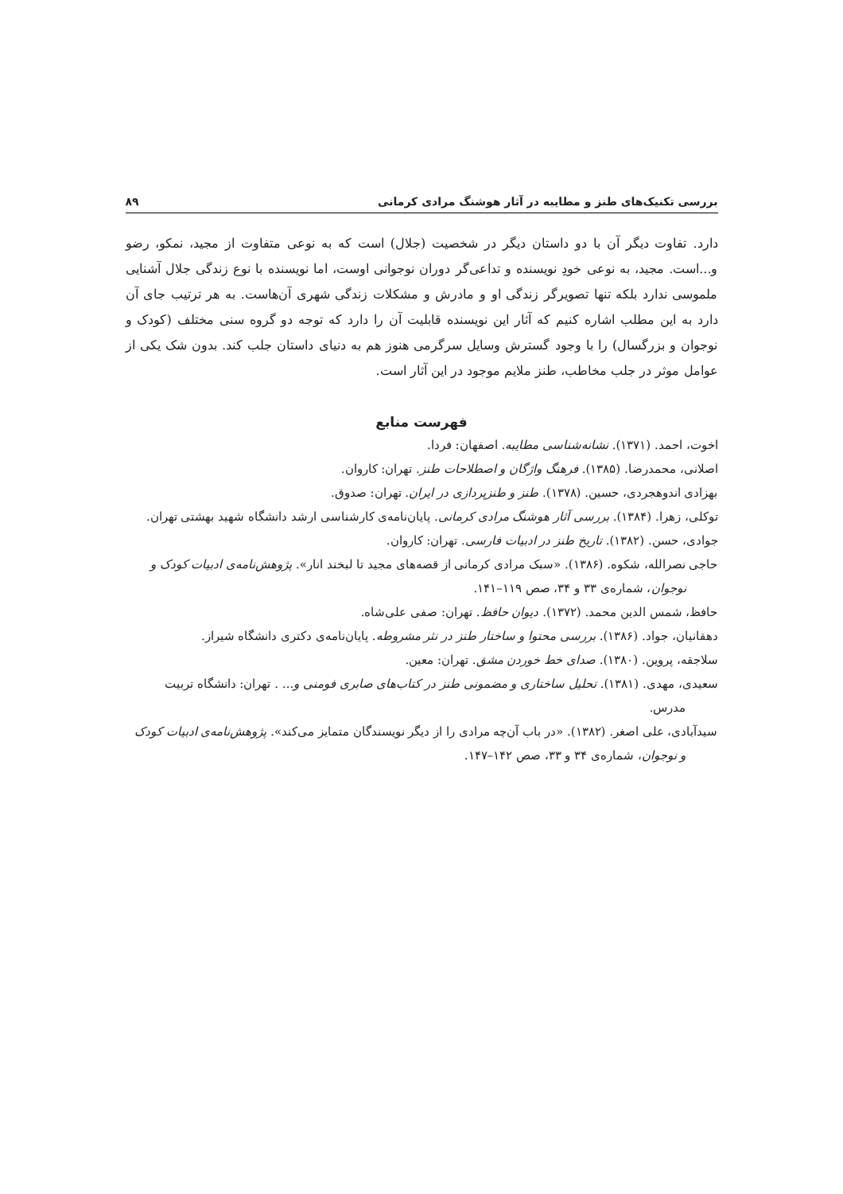بررسی تکنیک‌های طنز و مطایبه در آثار هوشنگ مرادی کرمانی ۸۹
دارد. تفاوت دیگر آن با دو داستان دیگر در شخصیت (جلال) است که به نوعی متفاوت از مجید، نمکو، رضو و...است. مجید، به نوعی خودِ نویسنده و تداعی‌گر دوران نوجوانی اوست، اما نویسنده با نوع زندگی جلال آشنایی ملموسی ندارد بلکه تنها تصویرگر زندگی او و مادرش و مشکلات زندگی شهری آن‌هاست. به هر ترتیب جای آن دارد به این مطلب اشاره کنیم که آثار این نویسنده قابلیت آن را دارد که توجه دو گروه سنی مختلف (کودک و نوجوان و بزرگسال) را با وجود گسترش وسایل سرگرمی هنوز هم به دنیای داستان جلب کند. بدون شک یکی از عوامل موثر در جلب مخاطب، طنز ملایم موجود در این آثار است.
فهرست منابع
اخوت، احمد. (۱۳۷۱). نشانه‌شناسی مطایبه. اصفهان: فردا.
اصلانی، محمدرضا. (۱۳۸۵). فرهنگ واژگان و اصطلاحات طنز. تهران: کاروان.
بهزادی اندوهجردی، حسین. (۱۳۷۸). طنز و طنزپردازی در ایران. تهران: صدوق.
توکلی، زهرا. (۱۳۸۴). بررسی آثار هوشنگ مرادی کرمانی. پایان‌نامه‌ی کارشناسی ارشد دانشگاه شهید بهشتی تهران.
جوادی، حسن. (۱۳۸۲). تاریخ طنز در ادبیات فارسی. تهران: کاروان.
حاجی نصرالله، شکوه. (۱۳۸۶). «سبک مرادی کرمانی از قصه‌های مجید تا لبخند انار». پژوهش‌نامه‌ی ادبیات کودک و نوجوان، شماره‌ی ۳۳ و ۳۴، صص ۱۱۹–۱۴۱.
حافظ، شمس الدین محمد. (۱۳۷۲). دیوان حافظ. تهران: صفی علی‌شاه.
دهقانیان، جواد. (۱۳۸۶). بررسی محتوا و ساختار طنز در نثر مشروطه. پایان‌نامه‌ی دکتری دانشگاه شیراز.
سلاجقه، پروین. (۱۳۸۰). صدای خط خوردن مشق. تهران: معین.
سعیدی، مهدی. (۱۳۸۱). تحلیل ساختاری و مضمونی طنز در کتاب‌های صابری فومنی و... . تهران: دانشگاه تربیت مدرس.
سیدآبادی، علی اصغر. (۱۳۸۲). «در باب آن‌چه مرادی را از دیگر نویسندگان متمایز می‌کند». پژوهش‌نامه‌ی ادبیات کودک و نوجوان، شماره‌ی ۳۴ و ۳۳، صص ۱۴۲–۱۴۷.